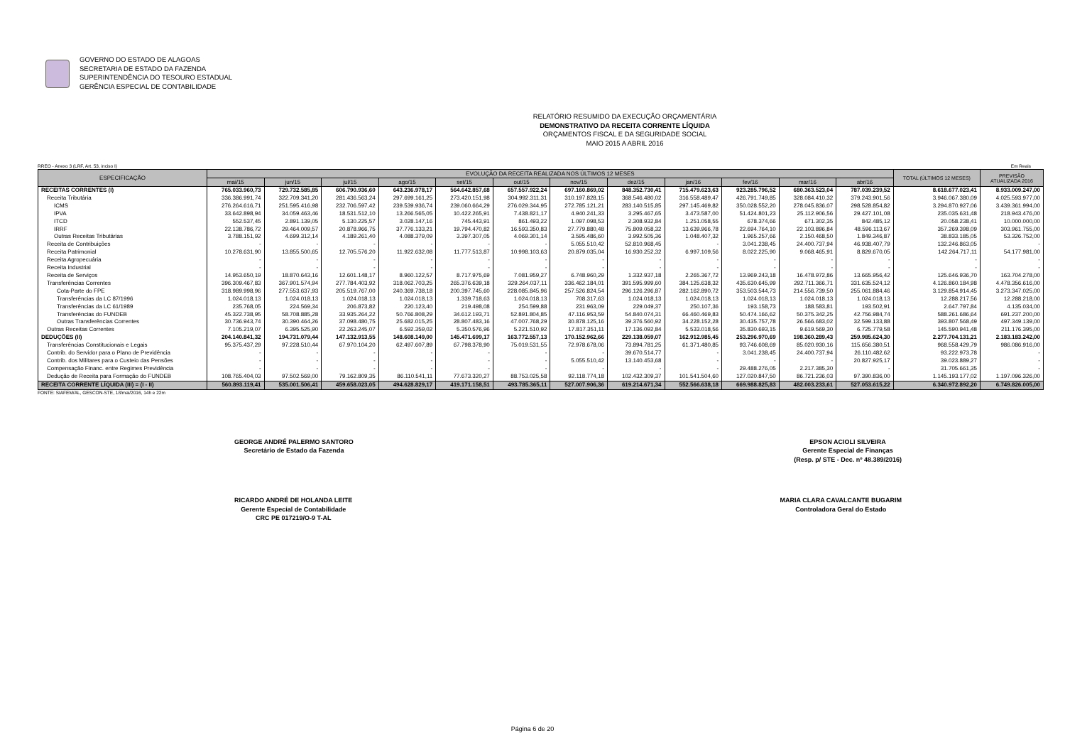GOVERNO DO ESTADO DE ALAGOAS
SECRETARIA DE ESTADO DA FAZENDA
SUPERINTENDÊNCIA DO TESOURO ESTADUAL
GERÊNCIA ESPECIAL DE CONTABILIDADE
RELATÓRIO RESUMIDO DA EXECUÇÃO ORÇAMENTÁRIA
DEMONSTRATIVO DA RECEITA CORRENTE LÍQUIDA
ORÇAMENTOS FISCAL E DA SEGURIDADE SOCIAL
MAIO 2015 A ABRIL 2016
RREO - Anexo 3 (LRF, Art. 53, inciso I) Em Reais
| ESPECIFICAÇÃO | EVOLUÇÃO DA RECEITA REALIZADA NOS ÚLTIMOS 12 MESES | | | | | | | | | | | | TOTAL (ÚLTIMOS 12 MESES) | PREVISÃO ATUALIZADA 2016 |
| --- | --- | --- | --- | --- | --- | --- | --- | --- | --- | --- | --- | --- | --- | --- |
| | mai/15 | jun/15 | jul/15 | ago/15 | set/15 | out/15 | nov/15 | dez/15 | jan/16 | fev/16 | mar/16 | abr/16 | | |
| RECEITAS CORRENTES (I) | 765.033.960,73 | 729.732.585,85 | 606.790.936,60 | 643.236.978,17 | 564.642.857,68 | 657.557.922,24 | 697.160.869,02 | 848.352.730,41 | 715.479.623,63 | 923.285.796,52 | 680.363.523,04 | 787.039.239,52 | 8.618.677.023,41 | 8.933.009.247,00 |
| Receita Tributária | 336.386.991,74 | 322.709.341,20 | 281.436.563,24 | 297.699.161,25 | 273.420.151,98 | 304.992.311,31 | 310.197.828,15 | 368.546.480,02 | 316.558.489,47 | 426.791.749,85 | 328.084.410,32 | 379.243.901,56 | 3.946.067.380,09 | 4.025.593.977,00 |
| ICMS | 276.264.616,71 | 251.595.416,98 | 232.706.597,42 | 239.539.936,74 | 239.060.664,29 | 276.029.344,95 | 272.785.121,21 | 283.140.515,85 | 297.145.469,82 | 350.028.552,20 | 278.045.836,07 | 298.528.854,82 | 3.294.870.927,06 | 3.439.361.994,00 |
| IPVA | 33.642.898,94 | 34.059.463,46 | 18.531.512,10 | 13.266.565,05 | 10.422.265,91 | 7.438.821,17 | 4.940.241,33 | 3.295.467,65 | 3.473.587,00 | 51.424.801,23 | 25.112.906,56 | 29.427.101,08 | 235.035.631,48 | 218.943.476,00 |
| ITCD | 552.537,45 | 2.891.139,05 | 5.130.225,57 | 3.028.147,16 | 745.443,91 | 861.493,22 | 1.097.098,53 | 2.308.932,84 | 1.251.058,55 | 678.374,66 | 671.302,35 | 842.485,12 | 20.058.238,41 | 10.000.000,00 |
| IRRF | 22.138.786,72 | 29.464.009,57 | 20.878.966,75 | 37.776.133,21 | 19.794.470,82 | 16.593.350,83 | 27.779.880,48 | 75.809.058,32 | 13.639.966,78 | 22.694.764,10 | 22.103.896,84 | 48.596.113,67 | 357.269.398,09 | 303.961.755,00 |
| Outras Receitas Tributárias | 3.788.151,92 | 4.699.312,14 | 4.189.261,40 | 4.088.379,09 | 3.397.307,05 | 4.069.301,14 | 3.595.486,60 | 3.992.505,36 | 1.048.407,32 | 1.965.257,66 | 2.150.468,50 | 1.849.346,87 | 38.833.185,05 | 53.326.752,00 |
| Receita de Contribuições | - | - | - | - | - | - | 5.055.510,42 | 52.810.968,45 | - | 3.041.238,45 | 24.400.737,94 | 46.938.407,79 | 132.246.863,05 | - |
| Receita Patrimonial | 10.278.631,90 | 13.855.500,65 | 12.705.576,20 | 11.922.632,08 | 11.777.513,87 | 10.998.103,63 | 20.879.035,04 | 16.930.252,32 | 6.997.109,56 | 8.022.225,90 | 9.068.465,91 | 8.829.670,05 | 142.264.717,11 | 54.177.981,00 |
| Receita Agropecuária | - | - | - | - | - | - | - | - | - | - | - | - | - | - |
| Receita Industrial | - | - | - | - | - | - | - | - | - | - | - | - | - | - |
| Receita de Serviços | 14.953.650,19 | 18.870.643,16 | 12.601.148,17 | 8.960.122,57 | 8.717.975,69 | 7.081.959,27 | 6.748.960,29 | 1.332.937,18 | 2.265.367,72 | 13.969.243,18 | 16.478.972,86 | 13.665.956,42 | 125.646.936,70 | 163.704.278,00 |
| Transferências Correntes | 396.309.467,83 | 367.901.574,94 | 277.784.403,92 | 318.062.703,25 | 265.376.639,18 | 329.264.037,11 | 336.462.184,01 | 391.595.999,60 | 384.125.638,32 | 435.630.645,99 | 292.711.366,71 | 331.635.524,12 | 4.126.860.184,98 | 4.478.356.616,00 |
| Cota-Parte do FPE | 318.989.998,96 | 277.553.637,93 | 205.519.767,00 | 240.369.738,18 | 200.397.745,60 | 228.085.845,96 | 257.526.824,54 | 296.126.296,87 | 282.162.890,72 | 353.503.544,73 | 214.556.739,50 | 255.061.884,46 | 3.129.854.914,45 | 3.273.347.025,00 |
| Transferências da LC 87/1996 | 1.024.018,13 | 1.024.018,13 | 1.024.018,13 | 1.024.018,13 | 1.339.718,63 | 1.024.018,13 | 708.317,63 | 1.024.018,13 | 1.024.018,13 | 1.024.018,13 | 1.024.018,13 | 1.024.018,13 | 12.288.217,56 | 12.288.218,00 |
| Transferências da LC 61/1989 | 235.768,05 | 224.569,34 | 206.873,82 | 220.123,40 | 219.498,08 | 254.599,88 | 231.963,09 | 229.049,37 | 250.107,36 | 193.158,73 | 188.583,81 | 193.502,91 | 2.647.797,84 | 4.135.034,00 |
| Transferências do FUNDEB | 45.322.738,95 | 58.708.885,28 | 33.935.264,22 | 50.766.808,29 | 34.612.193,71 | 52.891.804,85 | 47.116.953,59 | 54.840.074,31 | 66.460.469,83 | 50.474.166,62 | 50.375.342,25 | 42.756.984,74 | 588.261.686,64 | 691.237.200,00 |
| Outras Transferências Correntes | 30.736.943,74 | 30.390.464,26 | 37.098.480,75 | 25.682.015,25 | 28.807.483,16 | 47.007.768,29 | 30.878.125,16 | 39.376.560,92 | 34.228.152,28 | 30.435.757,78 | 26.566.683,02 | 32.599.133,88 | 393.807.568,49 | 497.349.139,00 |
| Outras Receitas Correntes | 7.105.219,07 | 6.395.525,90 | 22.263.245,07 | 6.592.359,02 | 5.350.576,96 | 5.221.510,92 | 17.817.351,11 | 17.136.092,84 | 5.533.018,56 | 35.830.693,15 | 9.619.569,30 | 6.725.779,58 | 145.590.941,48 | 211.176.395,00 |
| DEDUÇÕES (II) | 204.140.841,32 | 194.731.079,44 | 147.132.913,55 | 148.608.149,00 | 145.471.699,17 | 163.772.557,13 | 170.152.962,66 | 229.138.059,07 | 162.912.985,45 | 253.296.970,69 | 198.360.289,43 | 259.985.624,30 | 2.277.704.131,21 | 2.183.183.242,00 |
| Transferências Constitucionais e Legais | 95.375.437,29 | 97.228.510,44 | 67.970.104,20 | 62.497.607,89 | 67.798.378,90 | 75.019.531,55 | 72.978.678,06 | 73.894.781,25 | 61.371.480,85 | 93.746.608,69 | 85.020.930,16 | 115.656.380,51 | 968.558.429,79 | 986.086.916,00 |
| Contrib. do Servidor para o Plano de Previdência | - | - | - | - | - | - | - | 39.670.514,77 | - | 3.041.238,45 | 24.400.737,94 | 26.110.482,62 | 93.222.973,78 | - |
| Contrib. dos Militares para o Custeio das Pensões | - | - | - | - | - | - | 5.055.510,42 | 13.140.453,68 | - | - | - | 20.827.925,17 | 39.023.889,27 | - |
| Compensação Financ. entre Regimes Previdência | - | - | - | - | - | - | - | - | - | 29.488.276,05 | 2.217.385,30 | - | 31.705.661,35 | - |
| Dedução de Receita para Formação do FUNDEB | 108.765.404,03 | 97.502.569,00 | 79.162.809,35 | 86.110.541,11 | 77.673.320,27 | 88.753.025,58 | 92.118.774,18 | 102.432.309,37 | 101.541.504,60 | 127.020.847,50 | 86.721.236,03 | 97.390.836,00 | 1.145.193.177,02 | 1.197.096.326,00 |
| RECEITA CORRENTE LÍQUIDA (III) = (I - II) | 560.893.119,41 | 535.001.506,41 | 459.658.023,05 | 494.628.829,17 | 419.171.158,51 | 493.785.365,11 | 527.007.906,36 | 619.214.671,34 | 552.566.638,18 | 669.988.825,83 | 482.003.233,61 | 527.053.615,22 | 6.340.972.892,20 | 6.749.826.005,00 |
FONTE: SIAFEM/AL, GESCON-STE, 18/mai/2016, 14h e 22m
GEORGE ANDRÉ PALERMO SANTORO
Secretário de Estado da Fazenda
EPSON ACIOLI SILVEIRA
Gerente Especial de Finanças
(Resp. p/ STE - Dec. nº 48.389/2016)
RICARDO ANDRÉ DE HOLANDA LEITE
Gerente Especial de Contabilidade
CRC PE 017219/O-9 T-AL
MARIA CLARA CAVALCANTE BUGARIM
Controladora Geral do Estado
Página 6 de 20